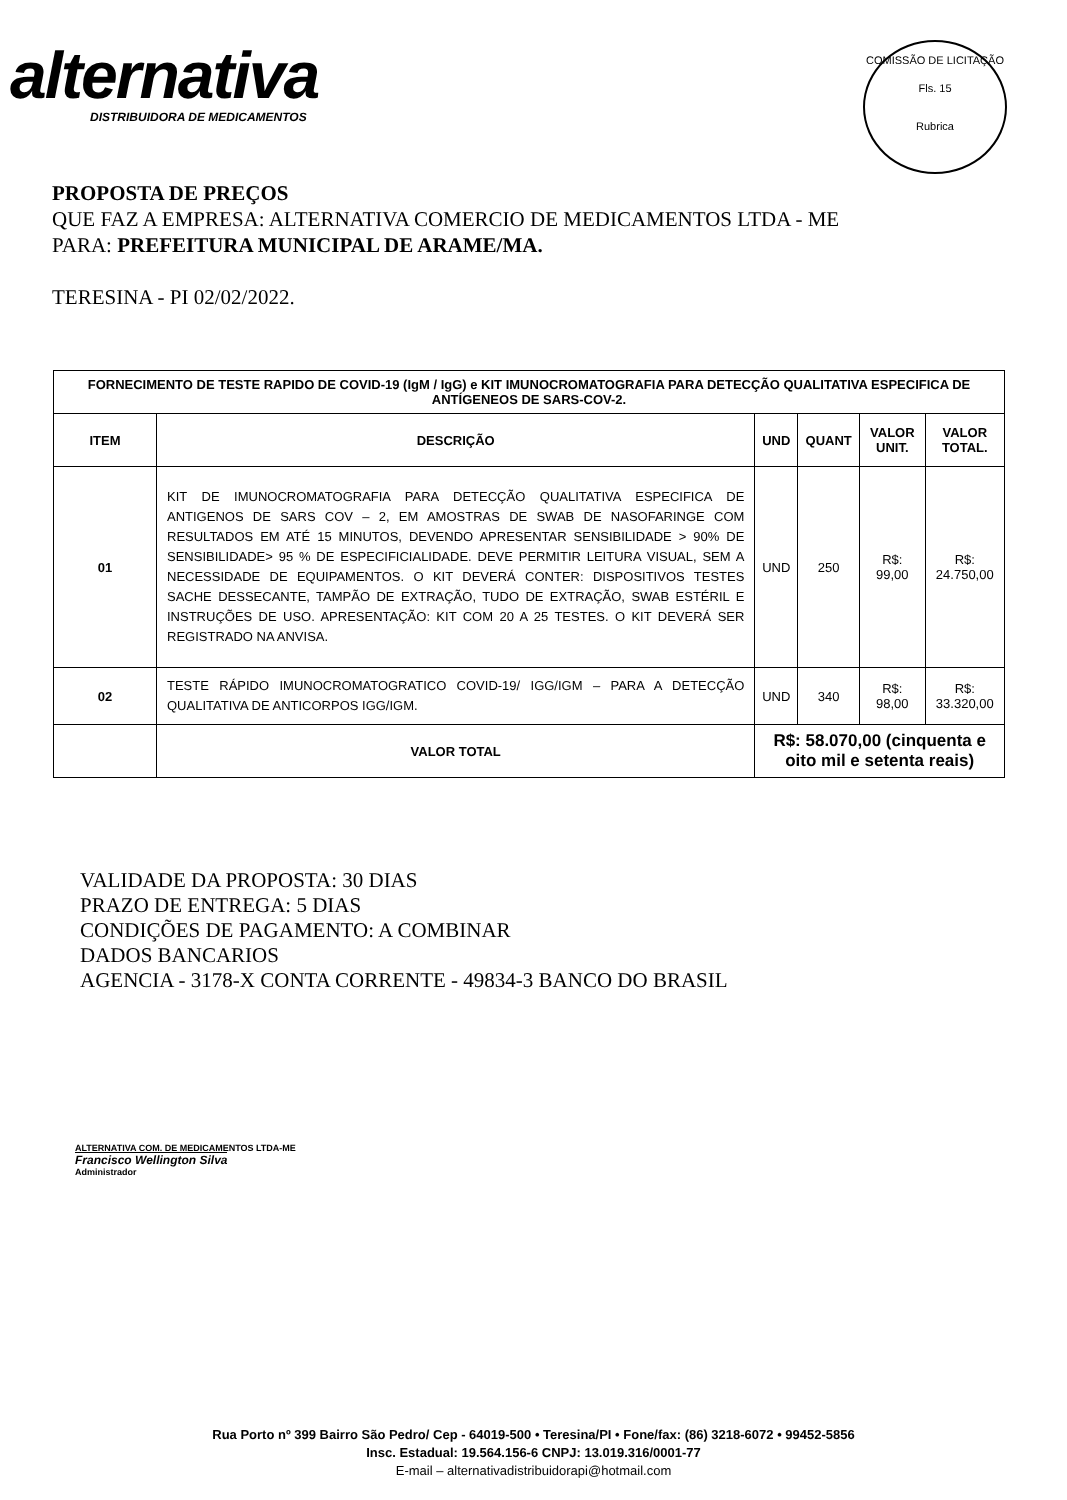alternativa
DISTRIBUIDORA DE MEDICAMENTOS
COMISSÃO DE LICITAÇÃO
Fls. 15
Rubrica
PROPOSTA DE PREÇOS
QUE FAZ A EMPRESA: ALTERNATIVA COMERCIO DE MEDICAMENTOS LTDA - ME
PARA: PREFEITURA MUNICIPAL DE ARAME/MA.
TERESINA - PI 02/02/2022.
| FORNECIMENTO DE TESTE RAPIDO DE COVID-19 (IgM / IgG) e KIT IMUNOCROMATOGRAFIA PARA DETECÇÃO QUALITATIVA ESPECIFICA DE ANTÍGENEOS DE SARS-COV-2. | | | | | |
| --- | --- | --- | --- | --- | --- |
| ITEM | DESCRIÇÃO | UND | QUANT | VALOR UNIT. | VALOR TOTAL. |
| 01 | KIT DE IMUNOCROMATOGRAFIA PARA DETECÇÃO QUALITATIVA ESPECIFICA DE ANTIGENOS DE SARS COV – 2, EM AMOSTRAS DE SWAB DE NASOFARINGE COM RESULTADOS EM ATÉ 15 MINUTOS, DEVENDO APRESENTAR SENSIBILIDADE > 90% DE SENSIBILIDADE> 95 % DE ESPECIFICIALIDADE. DEVE PERMITIR LEITURA VISUAL, SEM A NECESSIDADE DE EQUIPAMENTOS. O KIT DEVERÁ CONTER: DISPOSITIVOS TESTES SACHE DESSECANTE, TAMPÃO DE EXTRAÇÃO, TUDO DE EXTRAÇÃO, SWAB ESTÉRIL E INSTRUÇÕES DE USO. APRESENTAÇÃO: KIT COM 20 A 25 TESTES. O KIT DEVERÁ SER REGISTRADO NA ANVISA. | UND | 250 | R$: 99,00 | R$: 24.750,00 |
| 02 | TESTE RÁPIDO IMUNOCROMATOGRATICO COVID-19/ IGG/IGM – PARA A DETECÇÃO QUALITATIVA DE ANTICORPOS IGG/IGM. | UND | 340 | R$: 98,00 | R$: 33.320,00 |
| | VALOR TOTAL | R$: 58.070,00 (cinquenta e oito mil e setenta reais) | | | |
VALIDADE DA PROPOSTA: 30 DIAS
PRAZO DE ENTREGA: 5 DIAS
CONDIÇÕES DE PAGAMENTO: A COMBINAR
DADOS BANCARIOS
AGENCIA - 3178-X CONTA CORRENTE - 49834-3 BANCO DO BRASIL
ALTERNATIVA COM. DE MEDICAMENTOS LTDA-ME
Francisco Wellington Silva
Administrador
Rua Porto nº 399 Bairro São Pedro/ Cep - 64019-500 • Teresina/PI • Fone/fax: (86) 3218-6072 • 99452-5856
Insc. Estadual: 19.564.156-6 CNPJ: 13.019.316/0001-77
E-mail – alternativadistribuidorapi@hotmail.com